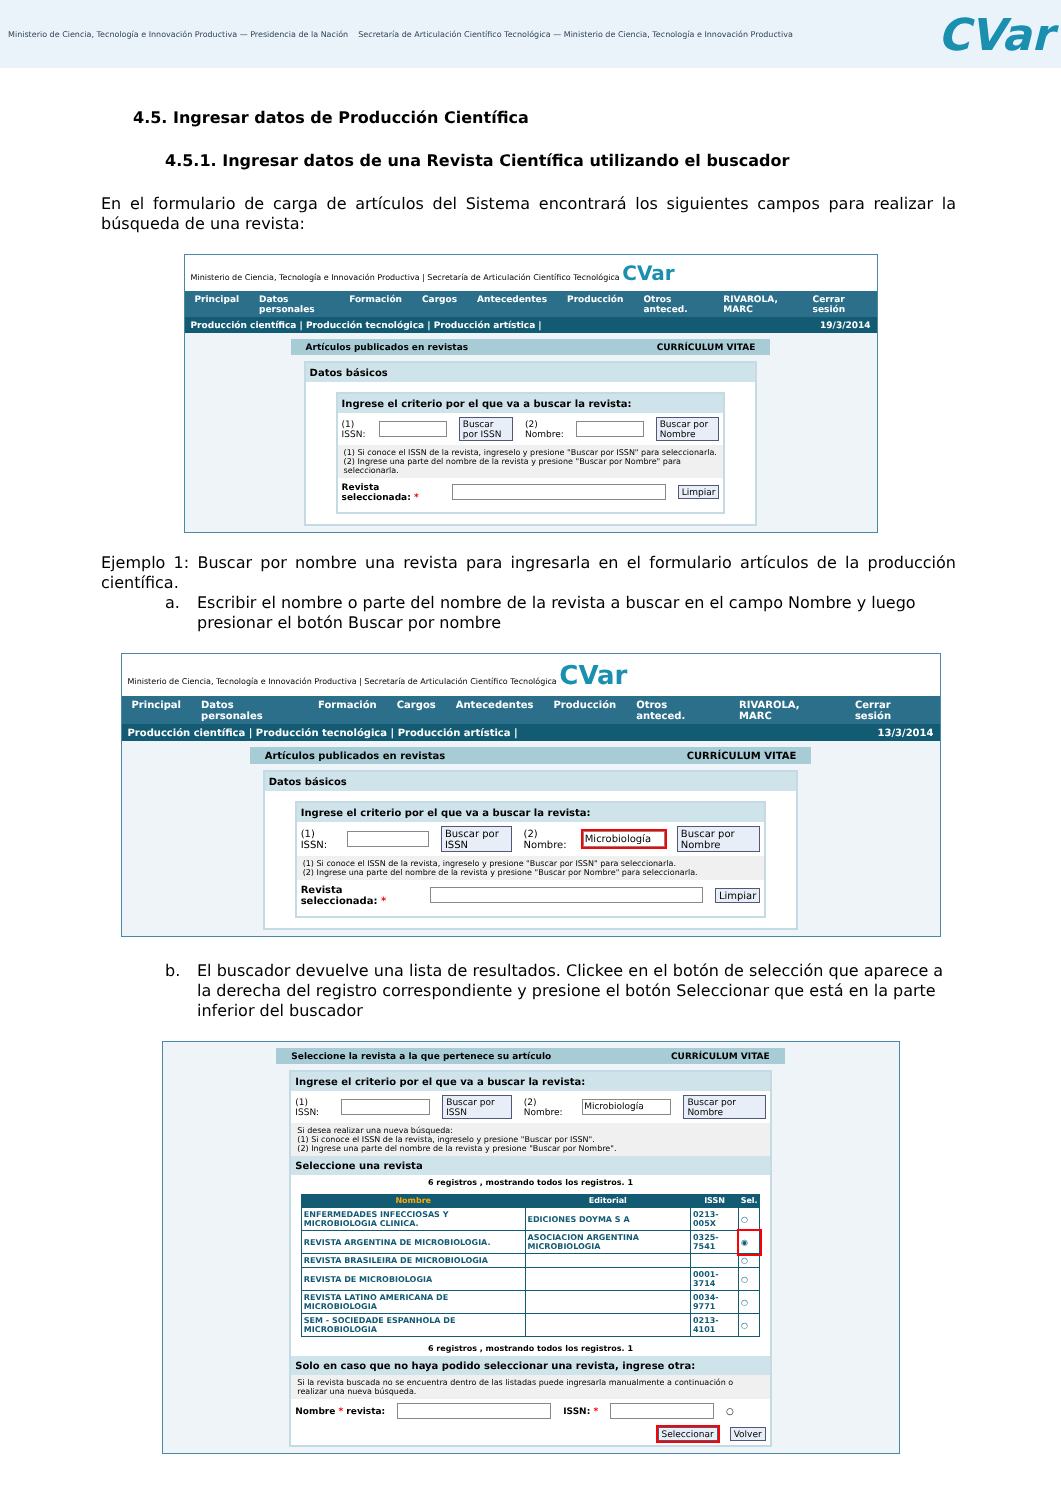Ministerio de Ciencia, Tecnología e Innovación Productiva — Presidencia de la Nación Secretaría de Articulación Científico Tecnológica — Ministerio de Ciencia, Tecnología e Innovación Productiva
CVar
4.5. Ingresar datos de Producción Científica
4.5.1. Ingresar datos de una Revista Científica utilizando el buscador
En el formulario de carga de artículos del Sistema encontrará los siguientes campos para realizar la búsqueda de una revista:
Ministerio de Ciencia, Tecnología e Innovación Productiva | Secretaría de Articulación Científico Tecnológica CVar
Principal Datos personales Formación Cargos Antecedentes Producción Otros anteced. RIVAROLA, MARC Cerrar sesión
Producción científica | Producción tecnológica | Producción artística | 19/3/2014
Artículos publicados en revistas CURRÍCULUM VITAE
Datos básicos
Ingrese el criterio por el que va a buscar la revista:
(1) ISSN: Buscar por ISSN (2) Nombre: Buscar por Nombre
(1) Si conoce el ISSN de la revista, ingreselo y presione "Buscar por ISSN" para seleccionarla.
(2) Ingrese una parte del nombre de la revista y presione "Buscar por Nombre" para seleccionarla.
Revista seleccionada: * Limpiar
Ejemplo 1: Buscar por nombre una revista para ingresarla en el formulario artículos de la producción científica.
a. Escribir el nombre o parte del nombre de la revista a buscar en el campo Nombre y luego presionar el botón Buscar por nombre
Ministerio de Ciencia, Tecnología e Innovación Productiva | Secretaría de Articulación Científico Tecnológica CVar
Principal Datos personales Formación Cargos Antecedentes Producción Otros anteced. RIVAROLA, MARC Cerrar sesión
Producción científica | Producción tecnológica | Producción artística | 13/3/2014
Artículos publicados en revistas CURRÍCULUM VITAE
Datos básicos
Ingrese el criterio por el que va a buscar la revista:
(1) ISSN: Buscar por ISSN (2) Nombre: Microbiología Buscar por Nombre
(1) Si conoce el ISSN de la revista, ingreselo y presione "Buscar por ISSN" para seleccionarla.
(2) Ingrese una parte del nombre de la revista y presione "Buscar por Nombre" para seleccionarla.
Revista seleccionada: * Limpiar
b. El buscador devuelve una lista de resultados. Clickee en el botón de selección que aparece a la derecha del registro correspondiente y presione el botón Seleccionar que está en la parte inferior del buscador
Seleccione la revista a la que pertenece su artículo CURRÍCULUM VITAE
Ingrese el criterio por el que va a buscar la revista:
(1) ISSN: Buscar por ISSN (2) Nombre: Microbiología Buscar por Nombre
Si desea realizar una nueva búsqueda:
(1) Si conoce el ISSN de la revista, ingreselo y presione "Buscar por ISSN".
(2) Ingrese una parte del nombre de la revista y presione "Buscar por Nombre".
Seleccione una revista
6 registros , mostrando todos los registros. 1
| Nombre | Editorial | ISSN | Sel. |
| --- | --- | --- | --- |
| ENFERMEDADES INFECCIOSAS Y MICROBIOLOGIA CLINICA. | EDICIONES DOYMA S A | 0213-005X | ○ |
| REVISTA ARGENTINA DE MICROBIOLOGIA. | ASOCIACION ARGENTINA MICROBIOLOGIA | 0325-7541 | ◉ |
| REVISTA BRASILEIRA DE MICROBIOLOGIA | | | ○ |
| REVISTA DE MICROBIOLOGIA | | 0001-3714 | ○ |
| REVISTA LATINO AMERICANA DE MICROBIOLOGIA | | 0034-9771 | ○ |
| SEM - SOCIEDADE ESPANHOLA DE MICROBIOLOGIA | | 0213-4101 | ○ |
6 registros , mostrando todos los registros. 1
Solo en caso que no haya podido seleccionar una revista, ingrese otra:
Si la revista buscada no se encuentra dentro de las listadas puede ingresarla manualmente a continuación o realizar una nueva búsqueda.
Nombre * revista: ISSN: * ○
Seleccionar Volver